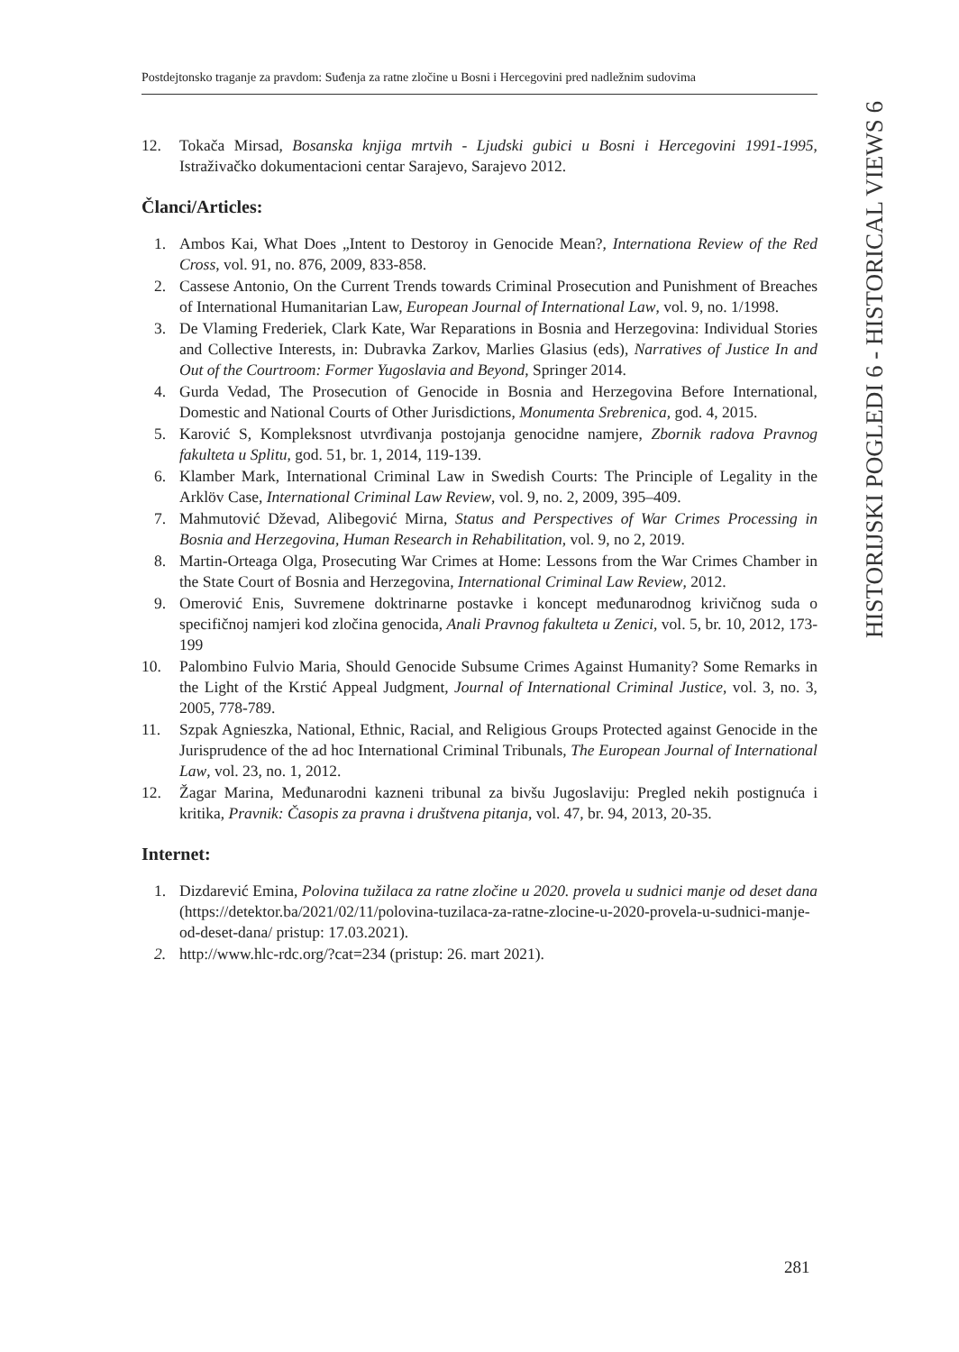Postdejtonsko traganje za pravdom: Suđenja za ratne zločine u Bosni i Hercegovini pred nadležnim sudovima
HISTORIJSKI POGLEDI 6 - HISTORICAL VIEWS 6
12. Tokača Mirsad, Bosanska knjiga mrtvih - Ljudski gubici u Bosni i Hercegovini 1991-1995, Istraživačko dokumentacioni centar Sarajevo, Sarajevo 2012.
Članci/Articles:
1. Ambos Kai, What Does „Intent to Destoroy in Genocide Mean?, Internationa Review of the Red Cross, vol. 91, no. 876, 2009, 833-858.
2. Cassese Antonio, On the Current Trends towards Criminal Prosecution and Punishment of Breaches of International Humanitarian Law, European Journal of International Law, vol. 9, no. 1/1998.
3. De Vlaming Frederiek, Clark Kate, War Reparations in Bosnia and Herzegovina: Individual Stories and Collective Interests, in: Dubravka Zarkov, Marlies Glasius (eds), Narratives of Justice In and Out of the Courtroom: Former Yugoslavia and Beyond, Springer 2014.
4. Gurda Vedad, The Prosecution of Genocide in Bosnia and Herzegovina Before International, Domestic and National Courts of Other Jurisdictions, Monumenta Srebrenica, god. 4, 2015.
5. Karović S, Kompleksnost utvrđivanja postojanja genocidne namjere, Zbornik radova Pravnog fakulteta u Splitu, god. 51, br. 1, 2014, 119-139.
6. Klamber Mark, International Criminal Law in Swedish Courts: The Principle of Legality in the Arklöv Case, International Criminal Law Review, vol. 9, no. 2, 2009, 395–409.
7. Mahmutović Dževad, Alibegović Mirna, Status and Perspectives of War Crimes Processing in Bosnia and Herzegovina, Human Research in Rehabilitation, vol. 9, no 2, 2019.
8. Martin-Orteaga Olga, Prosecuting War Crimes at Home: Lessons from the War Crimes Chamber in the State Court of Bosnia and Herzegovina, International Criminal Law Review, 2012.
9. Omerović Enis, Suvremene doktrinarne postavke i koncept međunarodnog krivičnog suda o specifičnoj namjeri kod zločina genocida, Anali Pravnog fakulteta u Zenici, vol. 5, br. 10, 2012, 173-199
10. Palombino Fulvio Maria, Should Genocide Subsume Crimes Against Humanity? Some Remarks in the Light of the Krstić Appeal Judgment, Journal of International Criminal Justice, vol. 3, no. 3, 2005, 778-789.
11. Szpak Agnieszka, National, Ethnic, Racial, and Religious Groups Protected against Genocide in the Jurisprudence of the ad hoc International Criminal Tribunals, The European Journal of International Law, vol. 23, no. 1, 2012.
12. Žagar Marina, Međunarodni kazneni tribunal za bivšu Jugoslaviju: Pregled nekih postignuća i kritika, Pravnik: Časopis za pravna i društvena pitanja, vol. 47, br. 94, 2013, 20-35.
Internet:
1. Dizdarević Emina, Polovina tužilaca za ratne zločine u 2020. provela u sudnici manje od deset dana (https://detektor.ba/2021/02/11/polovina-tuzilaca-za-ratne-zlocine-u-2020-provela-u-sudnici-manje-od-deset-dana/ pristup: 17.03.2021).
2. http://www.hlc-rdc.org/?cat=234 (pristup: 26. mart 2021).
281